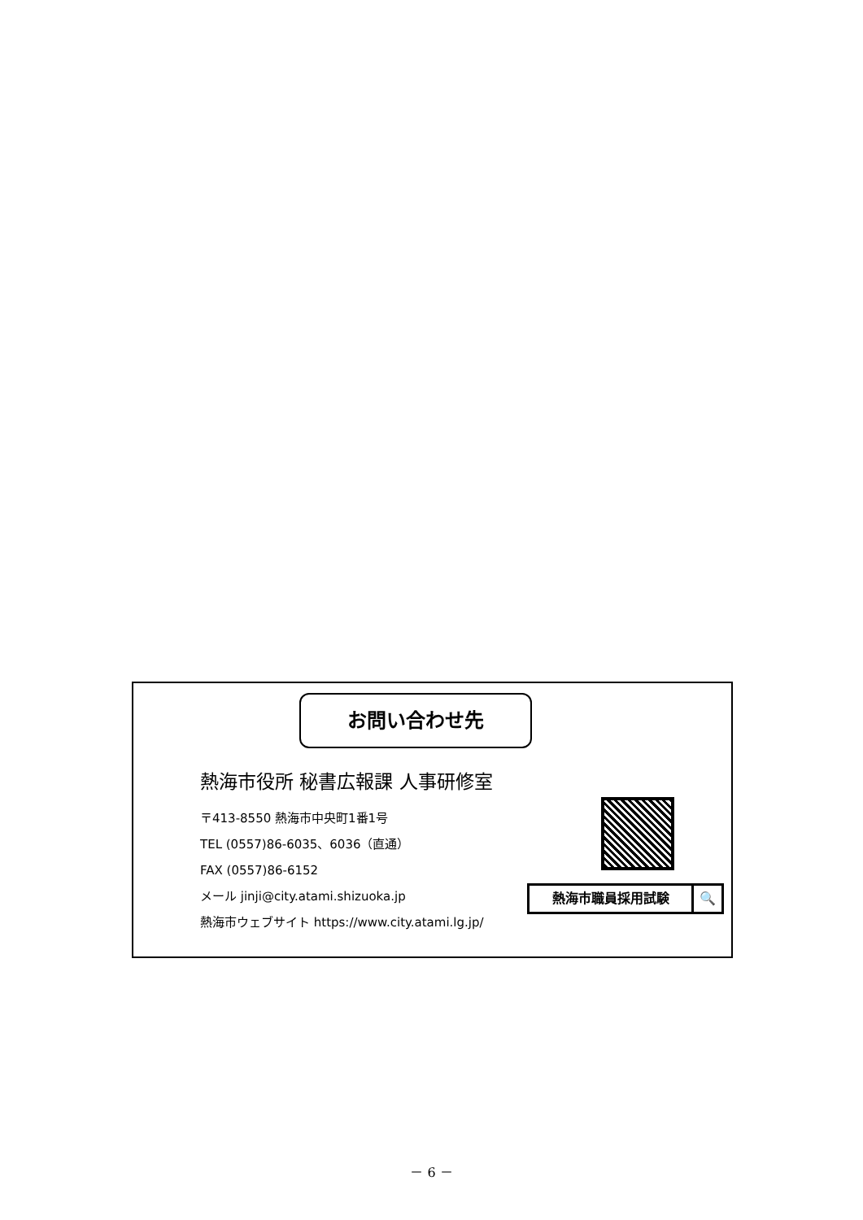お問い合わせ先
熱海市役所 秘書広報課 人事研修室
〒413-8550 熱海市中央町1番1号
TEL (0557)86-6035、6036（直通）
FAX (0557)86-6152
メール jinji@city.atami.shizuoka.jp
熱海市ウェブサイト https://www.city.atami.lg.jp/
熱海市職員採用試験 🔍
－ 6 －